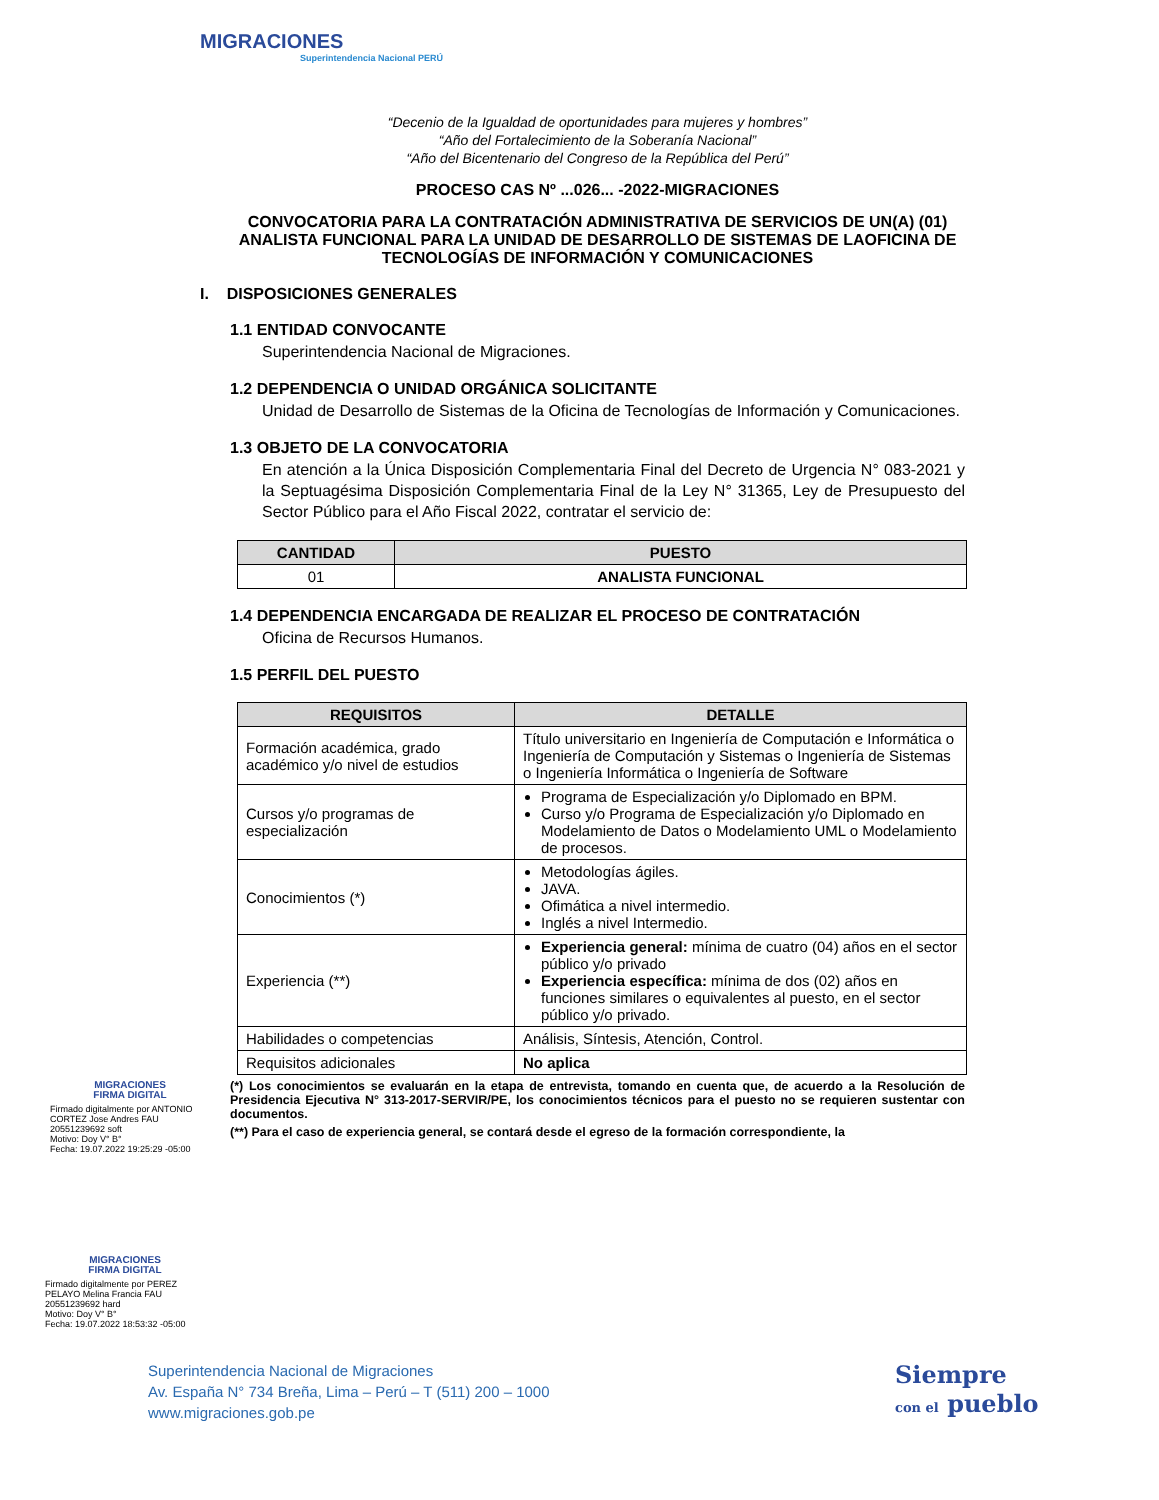MIGRACIONES
Superintendencia Nacional PERÚ
“Decenio de la Igualdad de oportunidades para mujeres y hombres”
“Año del Fortalecimiento de la Soberanía Nacional”
“Año del Bicentenario del Congreso de la República del Perú”
PROCESO CAS Nº ...026... -2022-MIGRACIONES
CONVOCATORIA PARA LA CONTRATACIÓN ADMINISTRATIVA DE SERVICIOS DE UN(A) (01) ANALISTA FUNCIONAL PARA LA UNIDAD DE DESARROLLO DE SISTEMAS DE LAOFICINA DE TECNOLOGÍAS DE INFORMACIÓN Y COMUNICACIONES
I. DISPOSICIONES GENERALES
1.1 ENTIDAD CONVOCANTE
Superintendencia Nacional de Migraciones.
1.2 DEPENDENCIA O UNIDAD ORGÁNICA SOLICITANTE
Unidad de Desarrollo de Sistemas de la Oficina de Tecnologías de Información y Comunicaciones.
1.3 OBJETO DE LA CONVOCATORIA
En atención a la Única Disposición Complementaria Final del Decreto de Urgencia N° 083-2021 y la Septuagésima Disposición Complementaria Final de la Ley N° 31365, Ley de Presupuesto del Sector Público para el Año Fiscal 2022, contratar el servicio de:
| CANTIDAD | PUESTO |
| --- | --- |
| 01 | ANALISTA FUNCIONAL |
1.4 DEPENDENCIA ENCARGADA DE REALIZAR EL PROCESO DE CONTRATACIÓN
Oficina de Recursos Humanos.
1.5 PERFIL DEL PUESTO
| REQUISITOS | DETALLE |
| --- | --- |
| Formación académica, grado académico y/o nivel de estudios | Título universitario en Ingeniería de Computación e Informática o Ingeniería de Computación y Sistemas o Ingeniería de Sistemas o Ingeniería Informática o Ingeniería de Software |
| Cursos y/o programas de especialización | Programa de Especialización y/o Diplomado en BPM. Curso y/o Programa de Especialización y/o Diplomado en Modelamiento de Datos o Modelamiento UML o Modelamiento de procesos. |
| Conocimientos (*) | Metodologías ágiles. JAVA. Ofimática a nivel intermedio. Inglés a nivel Intermedio. |
| Experiencia (**) | Experiencia general: mínima de cuatro (04) años en el sector público y/o privado Experiencia específica: mínima de dos (02) años en funciones similares o equivalentes al puesto, en el sector público y/o privado. |
| Habilidades o competencias | Análisis, Síntesis, Atención, Control. |
| Requisitos adicionales | No aplica |
(*) Los conocimientos se evaluarán en la etapa de entrevista, tomando en cuenta que, de acuerdo a la Resolución de Presidencia Ejecutiva N° 313-2017-SERVIR/PE, los conocimientos técnicos para el puesto no se requieren sustentar con documentos.
(**) Para el caso de experiencia general, se contará desde el egreso de la formación correspondiente, la
MIGRACIONES
FIRMA DIGITAL
Firmado digitalmente por ANTONIO CORTEZ Jose Andres FAU 20551239692 soft
Motivo: Doy V° B°
Fecha: 19.07.2022 19:25:29 -05:00
MIGRACIONES
FIRMA DIGITAL
Firmado digitalmente por PEREZ PELAYO Melina Francia FAU 20551239692 hard
Motivo: Doy V° B°
Fecha: 19.07.2022 18:53:32 -05:00
Superintendencia Nacional de Migraciones
Av. España N° 734 Breña, Lima – Perú – T (511) 200 – 1000
www.migraciones.gob.pe
Siempre
con el pueblo